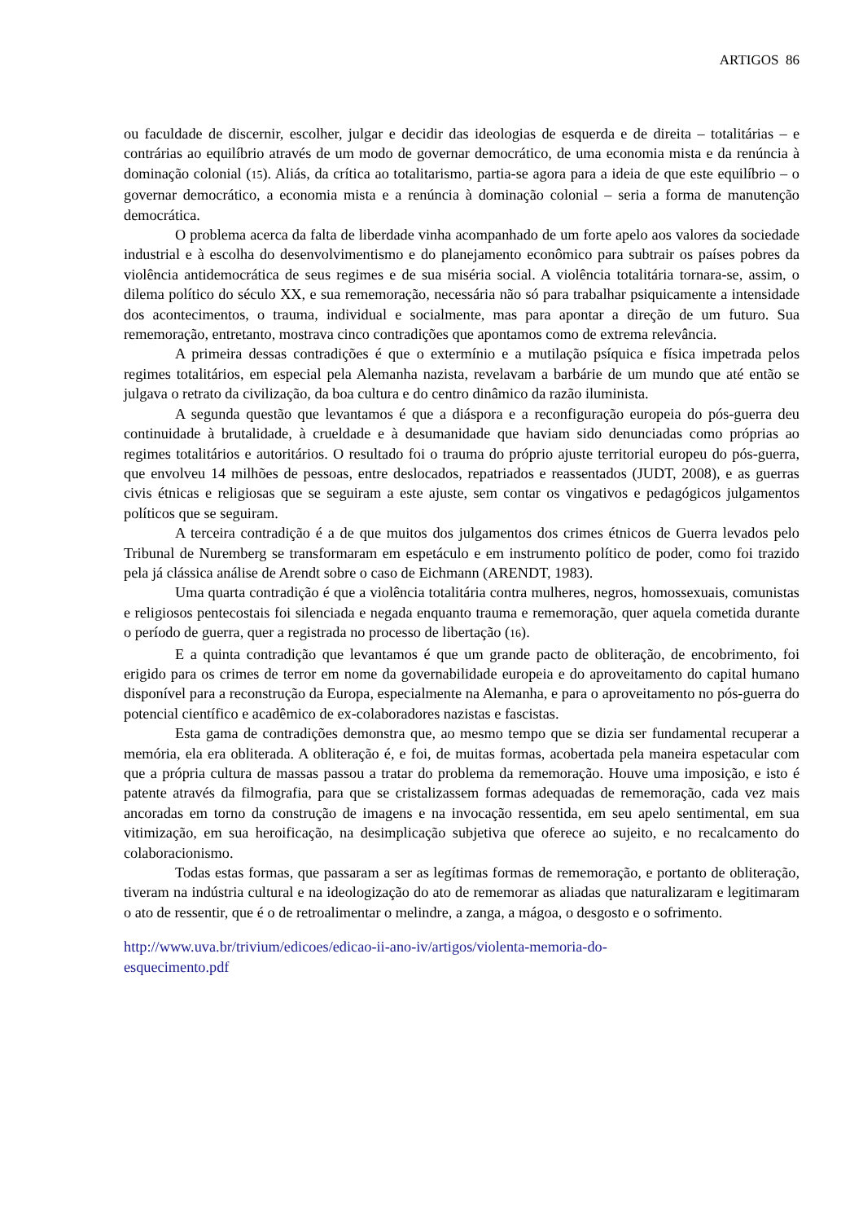ARTIGOS 86
ou faculdade de discernir, escolher, julgar e decidir das ideologias de esquerda e de direita – totalitárias – e contrárias ao equilíbrio através de um modo de governar democrático, de uma economia mista e da renúncia à dominação colonial (15). Aliás, da crítica ao totalitarismo, partia-se agora para a ideia de que este equilíbrio – o governar democrático, a economia mista e a renúncia à dominação colonial – seria a forma de manutenção democrática.
O problema acerca da falta de liberdade vinha acompanhado de um forte apelo aos valores da sociedade industrial e à escolha do desenvolvimentismo e do planejamento econômico para subtrair os países pobres da violência antidemocrática de seus regimes e de sua miséria social. A violência totalitária tornara-se, assim, o dilema político do século XX, e sua rememoração, necessária não só para trabalhar psiquicamente a intensidade dos acontecimentos, o trauma, individual e socialmente, mas para apontar a direção de um futuro. Sua rememoração, entretanto, mostrava cinco contradições que apontamos como de extrema relevância.
A primeira dessas contradições é que o extermínio e a mutilação psíquica e física impetrada pelos regimes totalitários, em especial pela Alemanha nazista, revelavam a barbárie de um mundo que até então se julgava o retrato da civilização, da boa cultura e do centro dinâmico da razão iluminista.
A segunda questão que levantamos é que a diáspora e a reconfiguração europeia do pós-guerra deu continuidade à brutalidade, à crueldade e à desumanidade que haviam sido denunciadas como próprias ao regimes totalitários e autoritários. O resultado foi o trauma do próprio ajuste territorial europeu do pós-guerra, que envolveu 14 milhões de pessoas, entre deslocados, repatriados e reassentados (JUDT, 2008), e as guerras civis étnicas e religiosas que se seguiram a este ajuste, sem contar os vingativos e pedagógicos julgamentos políticos que se seguiram.
A terceira contradição é a de que muitos dos julgamentos dos crimes étnicos de Guerra levados pelo Tribunal de Nuremberg se transformaram em espetáculo e em instrumento político de poder, como foi trazido pela já clássica análise de Arendt sobre o caso de Eichmann (ARENDT, 1983).
Uma quarta contradição é que a violência totalitária contra mulheres, negros, homossexuais, comunistas e religiosos pentecostais foi silenciada e negada enquanto trauma e rememoração, quer aquela cometida durante o período de guerra, quer a registrada no processo de libertação (16).
E a quinta contradição que levantamos é que um grande pacto de obliteração, de encobrimento, foi erigido para os crimes de terror em nome da governabilidade europeia e do aproveitamento do capital humano disponível para a reconstrução da Europa, especialmente na Alemanha, e para o aproveitamento no pós-guerra do potencial científico e acadêmico de ex-colaboradores nazistas e fascistas.
Esta gama de contradições demonstra que, ao mesmo tempo que se dizia ser fundamental recuperar a memória, ela era obliterada. A obliteração é, e foi, de muitas formas, acobertada pela maneira espetacular com que a própria cultura de massas passou a tratar do problema da rememoração. Houve uma imposição, e isto é patente através da filmografia, para que se cristalizassem formas adequadas de rememoração, cada vez mais ancoradas em torno da construção de imagens e na invocação ressentida, em seu apelo sentimental, em sua vitimização, em sua heroificação, na desimplicação subjetiva que oferece ao sujeito, e no recalcamento do colaboracionismo.
Todas estas formas, que passaram a ser as legítimas formas de rememoração, e portanto de obliteração, tiveram na indústria cultural e na ideologização do ato de rememorar as aliadas que naturalizaram e legitimaram o ato de ressentir, que é o de retroalimentar o melindre, a zanga, a mágoa, o desgosto e o sofrimento.
http://www.uva.br/trivium/edicoes/edicao-ii-ano-iv/artigos/violenta-memoria-do-
esquecimento.pdf